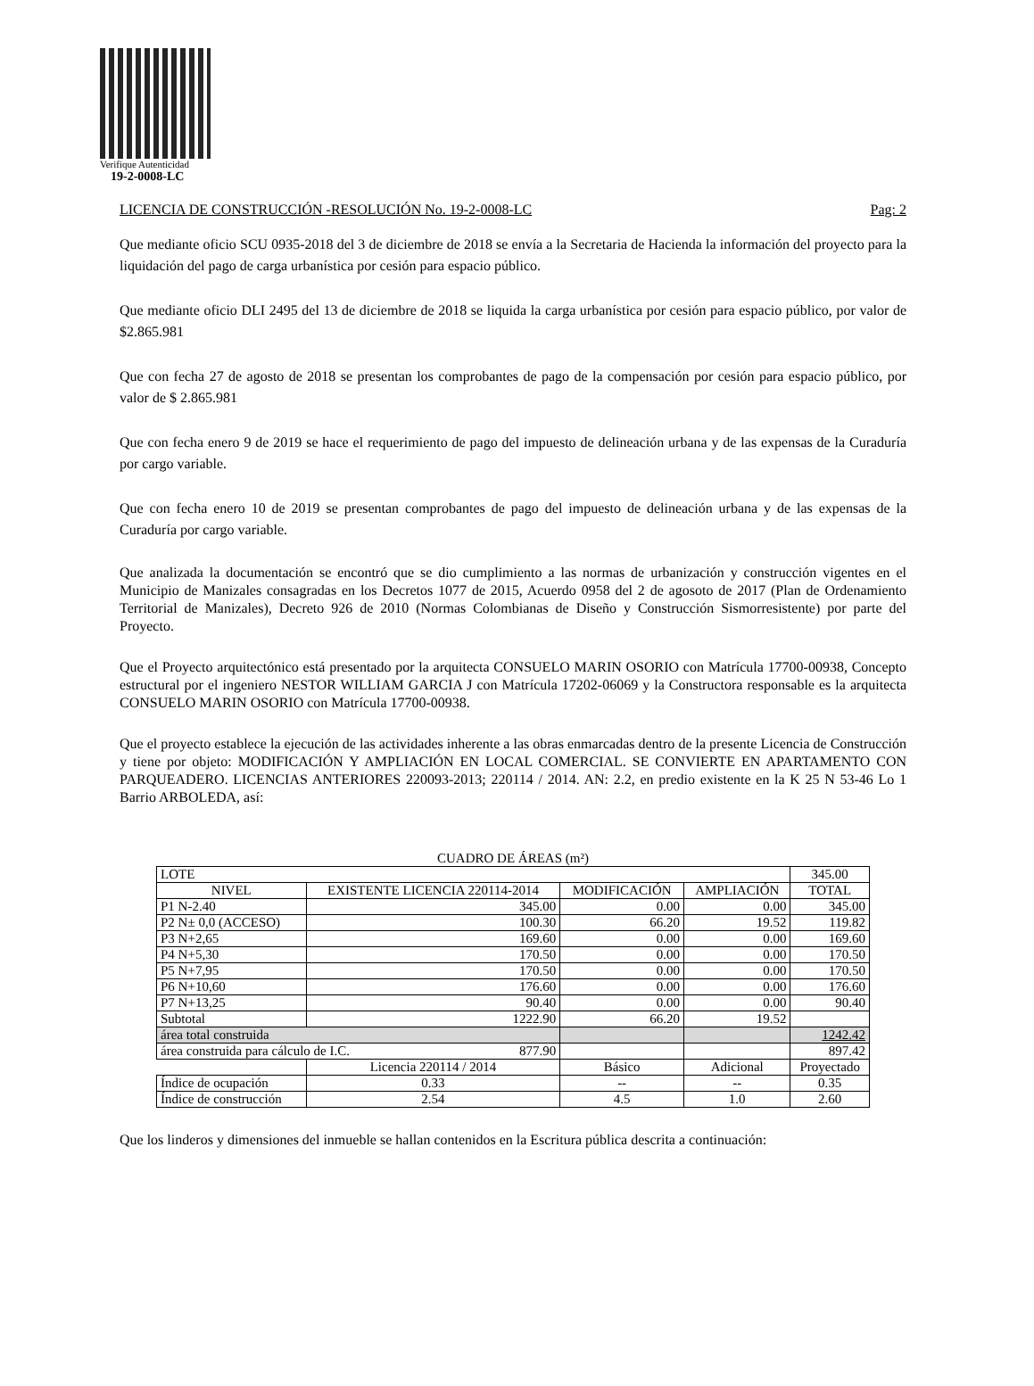Verifique Autenticidad
19-2-0008-LC
LICENCIA DE CONSTRUCCIÓN -RESOLUCIÓN No. 19-2-0008-LC Pag: 2
Que mediante oficio SCU 0935-2018 del 3 de diciembre de 2018 se envía a la Secretaria de Hacienda la información del proyecto para la liquidación del pago de carga urbanística por cesión para espacio público.
Que mediante oficio DLI 2495 del 13 de diciembre de 2018 se liquida la carga urbanística por cesión para espacio público, por valor de $2.865.981
Que con fecha 27 de agosto de 2018 se presentan los comprobantes de pago de la compensación por cesión para espacio público, por valor de $ 2.865.981
Que con fecha enero 9 de 2019 se hace el requerimiento de pago del impuesto de delineación urbana y de las expensas de la Curaduría por cargo variable.
Que con fecha enero 10 de 2019 se presentan comprobantes de pago del impuesto de delineación urbana y de las expensas de la Curaduría por cargo variable.
Que analizada la documentación se encontró que se dio cumplimiento a las normas de urbanización y construcción vigentes en el Municipio de Manizales consagradas en los Decretos 1077 de 2015, Acuerdo 0958 del 2 de agosoto de 2017 (Plan de Ordenamiento Territorial de Manizales), Decreto 926 de 2010 (Normas Colombianas de Diseño y Construcción Sismorresistente) por parte del Proyecto.
Que el Proyecto arquitectónico está presentado por la arquitecta CONSUELO MARIN OSORIO con Matrícula 17700-00938, Concepto estructural por el ingeniero NESTOR WILLIAM GARCIA J con Matrícula 17202-06069 y la Constructora responsable es la arquitecta CONSUELO MARIN OSORIO con Matrícula 17700-00938.
Que el proyecto establece la ejecución de las actividades inherente a las obras enmarcadas dentro de la presente Licencia de Construcción y tiene por objeto: MODIFICACIÓN Y AMPLIACIÓN EN LOCAL COMERCIAL. SE CONVIERTE EN APARTAMENTO CON PARQUEADERO. LICENCIAS ANTERIORES 220093-2013; 220114 / 2014. AN: 2.2, en predio existente en la K 25 N 53-46 Lo 1 Barrio ARBOLEDA, así:
CUADRO DE ÁREAS (m²)
| LOTE | | | | 345.00 |
| NIVEL | EXISTENTE LICENCIA 220114-2014 | MODIFICACIÓN | AMPLIACIÓN | TOTAL |
| P1 N-2.40 | 345.00 | 0.00 | 0.00 | 345.00 |
| P2 N± 0,0 (ACCESO) | 100.30 | 66.20 | 19.52 | 119.82 |
| P3 N+2,65 | 169.60 | 0.00 | 0.00 | 169.60 |
| P4 N+5,30 | 170.50 | 0.00 | 0.00 | 170.50 |
| P5 N+7,95 | 170.50 | 0.00 | 0.00 | 170.50 |
| P6 N+10,60 | 176.60 | 0.00 | 0.00 | 176.60 |
| P7 N+13,25 | 90.40 | 0.00 | 0.00 | 90.40 |
| Subtotal | 1222.90 | 66.20 | 19.52 | |
| área total construida | | | | 1242.42 |
| área construida para cálculo de I.C. 877.90 | | | | 897.42 |
| | Licencia 220114 / 2014 | Básico | Adicional | Proyectado |
| Índice de ocupación | 0.33 | -- | -- | 0.35 |
| Índice de construcción | 2.54 | 4.5 | 1.0 | 2.60 |
Que los linderos y dimensiones del inmueble se hallan contenidos en la Escritura pública descrita a continuación: